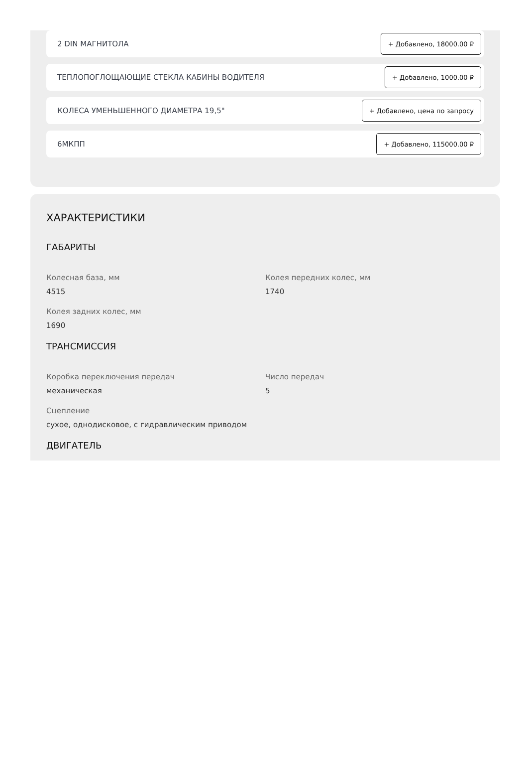2 DIN МАГНИТОЛА + Добавлено, 18000.00 ₽
ТЕПЛОПОГЛОЩАЮЩИЕ СТЕКЛА КАБИНЫ ВОДИТЕЛЯ + Добавлено, 1000.00 ₽
КОЛЕСА УМЕНЬШЕННОГО ДИАМЕТРА 19,5" + Добавлено, цена по запросу
6МКПП + Добавлено, 115000.00 ₽
ХАРАКТЕРИСТИКИ
ГАБАРИТЫ
Колесная база, мм
4515
Колея передних колес, мм
1740
Колея задних колес, мм
1690
ТРАНСМИССИЯ
Коробка переключения передач
механическая
Число передач
5
Сцепление
сухое, однодисковое, с гидравлическим приводом
ДВИГАТЕЛЬ